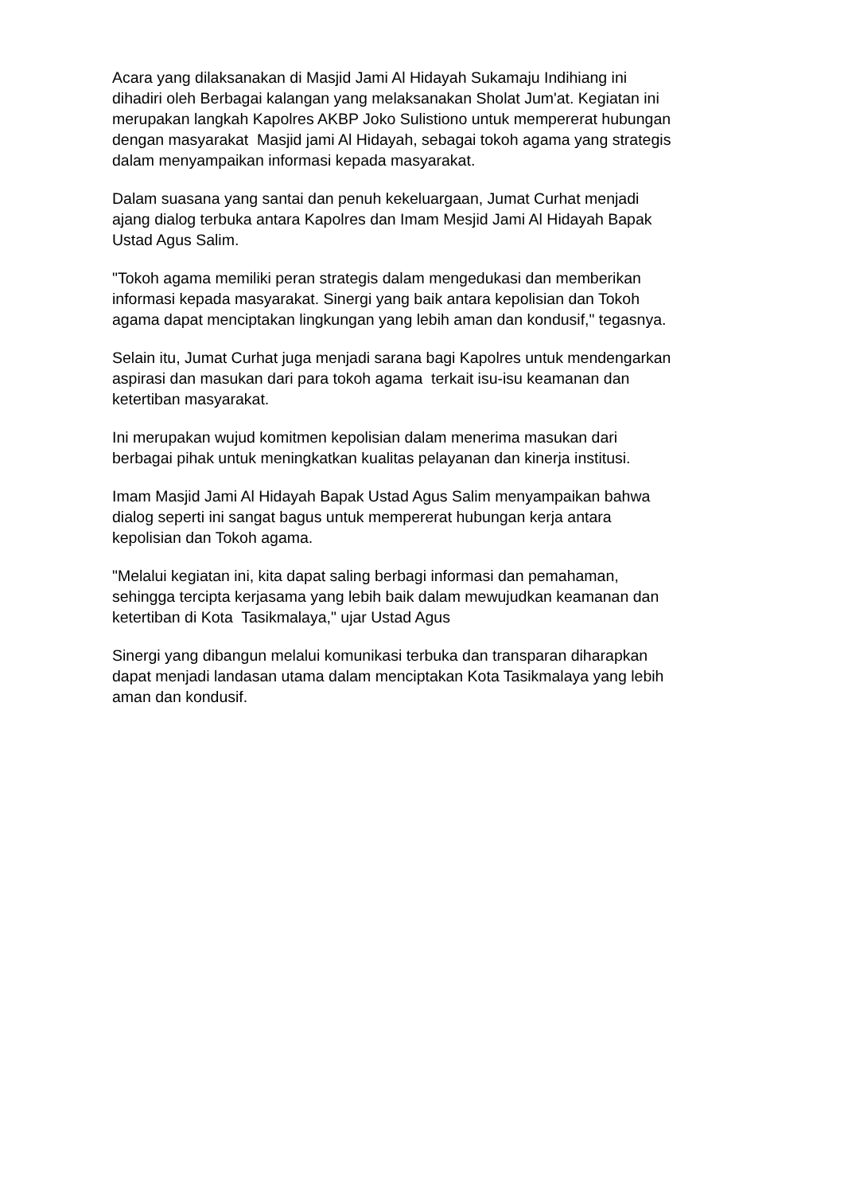Acara yang dilaksanakan di Masjid Jami Al Hidayah Sukamaju Indihiang ini
dihadiri oleh Berbagai kalangan yang melaksanakan Sholat Jum'at. Kegiatan ini
merupakan langkah Kapolres AKBP Joko Sulistiono untuk mempererat hubungan
dengan masyarakat Masjid jami Al Hidayah, sebagai tokoh agama yang strategis
dalam menyampaikan informasi kepada masyarakat.
Dalam suasana yang santai dan penuh kekeluargaan, Jumat Curhat menjadi
ajang dialog terbuka antara Kapolres dan Imam Mesjid Jami Al Hidayah Bapak
Ustad Agus Salim.
"Tokoh agama memiliki peran strategis dalam mengedukasi dan memberikan
informasi kepada masyarakat. Sinergi yang baik antara kepolisian dan Tokoh
agama dapat menciptakan lingkungan yang lebih aman dan kondusif," tegasnya.
Selain itu, Jumat Curhat juga menjadi sarana bagi Kapolres untuk mendengarkan
aspirasi dan masukan dari para tokoh agama terkait isu-isu keamanan dan
ketertiban masyarakat.
Ini merupakan wujud komitmen kepolisian dalam menerima masukan dari
berbagai pihak untuk meningkatkan kualitas pelayanan dan kinerja institusi.
Imam Masjid Jami Al Hidayah Bapak Ustad Agus Salim menyampaikan bahwa
dialog seperti ini sangat bagus untuk mempererat hubungan kerja antara
kepolisian dan Tokoh agama.
"Melalui kegiatan ini, kita dapat saling berbagi informasi dan pemahaman,
sehingga tercipta kerjasama yang lebih baik dalam mewujudkan keamanan dan
ketertiban di Kota Tasikmalaya," ujar Ustad Agus
Sinergi yang dibangun melalui komunikasi terbuka dan transparan diharapkan
dapat menjadi landasan utama dalam menciptakan Kota Tasikmalaya yang lebih
aman dan kondusif.